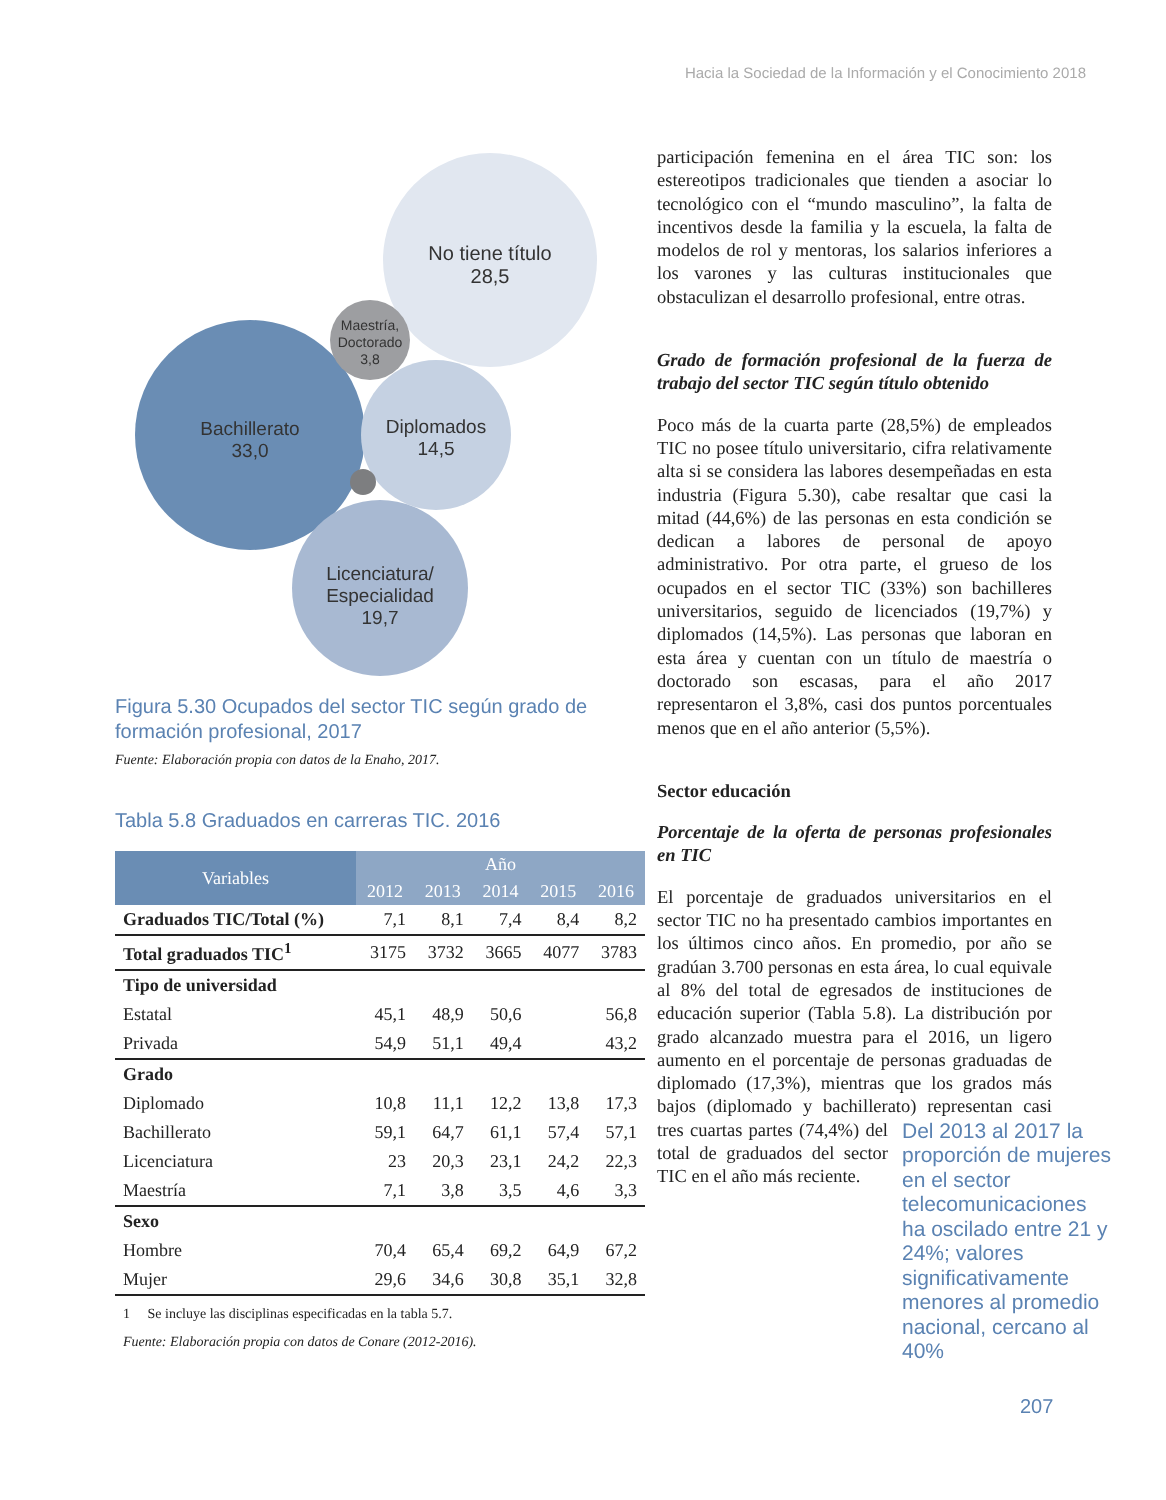Hacia la Sociedad de la Información y el Conocimiento 2018
No tiene título
28,5
Maestría,
Doctorado
3,8
Bachillerato
33,0
Diplomados
14,5
Licenciatura/
Especialidad
19,7
Figura 5.30 Ocupados del sector TIC según grado de formación profesional, 2017
Fuente: Elaboración propia con datos de la Enaho, 2017.
Tabla 5.8 Graduados en carreras TIC. 2016
| Variables | Año | | | | |
| --- | --- | --- | --- | --- | --- |
| | 2012 | 2013 | 2014 | 2015 | 2016 |
| Graduados TIC/Total (%) | 7,1 | 8,1 | 7,4 | 8,4 | 8,2 |
| Total graduados TIC<sup>1</sup> | 3175 | 3732 | 3665 | 4077 | 3783 |
| Tipo de universidad | | | | | |
| Estatal | 45,1 | 48,9 | 50,6 | | 56,8 |
| Privada | 54,9 | 51,1 | 49,4 | | 43,2 |
| Grado | | | | | |
| Diplomado | 10,8 | 11,1 | 12,2 | 13,8 | 17,3 |
| Bachillerato | 59,1 | 64,7 | 61,1 | 57,4 | 57,1 |
| Licenciatura | 23 | 20,3 | 23,1 | 24,2 | 22,3 |
| Maestría | 7,1 | 3,8 | 3,5 | 4,6 | 3,3 |
| Sexo | | | | | |
| Hombre | 70,4 | 65,4 | 69,2 | 64,9 | 67,2 |
| Mujer | 29,6 | 34,6 | 30,8 | 35,1 | 32,8 |
| 1 Se incluye las disciplinas especificadas en la tabla 5.7. | | | | | |
Fuente: Elaboración propia con datos de Conare (2012-2016).
participación femenina en el área TIC son: los estereotipos tradicionales que tienden a asociar lo tecnológico con el “mundo masculino”, la falta de incentivos desde la familia y la escuela, la falta de modelos de rol y mentoras, los salarios inferiores a los varones y las culturas institucionales que obstaculizan el desarrollo profesional, entre otras.
Grado de formación profesional de la fuerza de trabajo del sector TIC según título obtenido
Poco más de la cuarta parte (28,5%) de empleados TIC no posee título universitario, cifra relativamente alta si se considera las labores desempeñadas en esta industria (Figura 5.30), cabe resaltar que casi la mitad (44,6%) de las personas en esta condición se dedican a labores de personal de apoyo administrativo. Por otra parte, el grueso de los ocupados en el sector TIC (33%) son bachilleres universitarios, seguido de licenciados (19,7%) y diplomados (14,5%). Las personas que laboran en esta área y cuentan con un título de maestría o doctorado son escasas, para el año 2017 representaron el 3,8%, casi dos puntos porcentuales menos que en el año anterior (5,5%).
Sector educación
Porcentaje de la oferta de personas profesionales en TIC
El porcentaje de graduados universitarios en el sector TIC no ha presentado cambios importantes en los últimos cinco años. En promedio, por año se gradúan 3.700 personas en esta área, lo cual equivale al 8% del total de egresados de instituciones de educación superior (Tabla 5.8). La distribución por grado alcanzado muestra para el 2016, un ligero aumento en el porcentaje de personas graduadas de diplomado (17,3%), mientras que los grados más bajos (diplomado y bachillerato) representan casi Del 2013 al 2017 la proporción de mujeres en el sector telecomunicaciones ha oscilado entre 21 y 24%; valores significativamente menores al promedio nacional, cercano al 40% tres cuartas partes (74,4%) del total de graduados del sector TIC en el año más reciente.
207